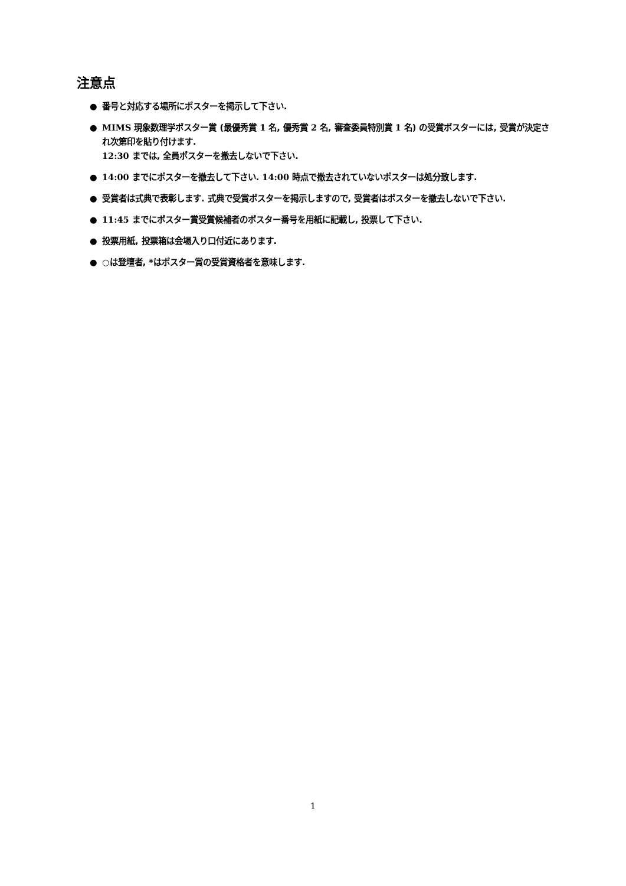注意点
● 番号と対応する場所にポスターを掲示して下さい.
● MIMS 現象数理学ポスター賞 (最優秀賞 1 名, 優秀賞 2 名, 審査委員特別賞 1 名) の受賞ポスターには, 受賞が決定され次第印を貼り付けます.
12:30 までは, 全員ポスターを撤去しないで下さい.
● 14:00 までにポスターを撤去して下さい. 14:00 時点で撤去されていないポスターは処分致します.
● 受賞者は式典で表彰します. 式典で受賞ポスターを掲示しますので, 受賞者はポスターを撤去しないで下さい.
● 11:45 までにポスター賞受賞候補者のポスター番号を用紙に記載し, 投票して下さい.
● 投票用紙, 投票箱は会場入り口付近にあります.
● ○は登壇者, *はポスター賞の受賞資格者を意味します.
1